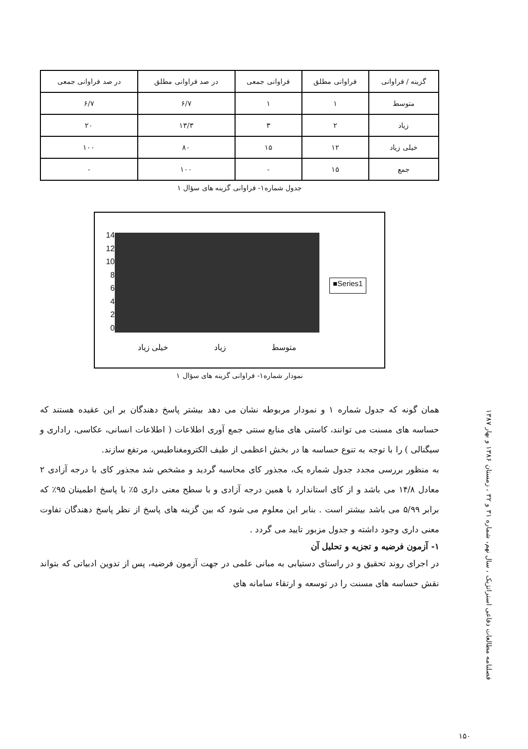| گزینه / فراوانی | فراوانی مطلق | فراوانی جمعی | در صد فراوانی مطلق | در صد فراوانی جمعی |
| --- | --- | --- | --- | --- |
| متوسط | ۱ | ۱ | ۶/۷ | ۶/۷ |
| زیاد | ۲ | ۳ | ۱۳/۳ | ۲۰ |
| خیلی زیاد | ۱۲ | ۱۵ | ۸۰ | ۱۰۰ |
| جمع | ۱۵ | - | ۱۰۰ | - |
جدول شماره۱- فراوانی گزینه های سؤال ۱
14
12
10
86420
متوسط زیاد خیلی زیاد
■Series1
نمودار شماره۱- فراوانی گزینه های سؤال ۱
همان گونه که جدول شماره ۱ و نمودار مربوطه نشان می دهد بیشتر پاسخ دهندگان بر این عقیده هستند که حساسه های مسنت می توانند، کاستی های منابع سنتی جمع آوری اطلاعات ( اطلاعات انسانی، عکاسی، راداری و سیگنالی ) را با توجه به تنوع حساسه ها در بخش اعظمی از طیف الکترومغناطیس، مرتفع سازند.
به منظور بررسی مجدد جدول شماره یک، مجذور کای محاسبه گردید و مشخص شد مجذور کای با درجه آزادی ۲ معادل ۱۴/۸ می باشد و از کای استاندارد با همین درجه آزادی و با سطح معنی داری ۵٪ با پاسخ اطمینان ۹۵٪ که برابر ۵/۹۹ می باشد بیشتر است . بنابر این معلوم می شود که بین گزینه های پاسخ از نظر پاسخ دهندگان تفاوت معنی داری وجود داشته و جدول مزبور تایید می گردد .
۱- آزمون فرضیه و تجزیه و تحلیل آن
در اجرای روند تحقیق و در راستای دستیابی به مبانی علمی در جهت آزمون فرضیه، پس از تدوین ادبیاتی که بتواند نقش حساسه های مسنت را در توسعه و ارتقاء سامانه های
فصلنامه مطالعات دفاعی استراتژیک ، سال نهم، شماره ۳۱ و ۳۲ ، زمستان ۱۳۸۶ و بهار ۱۳۸۷
۱۵۰